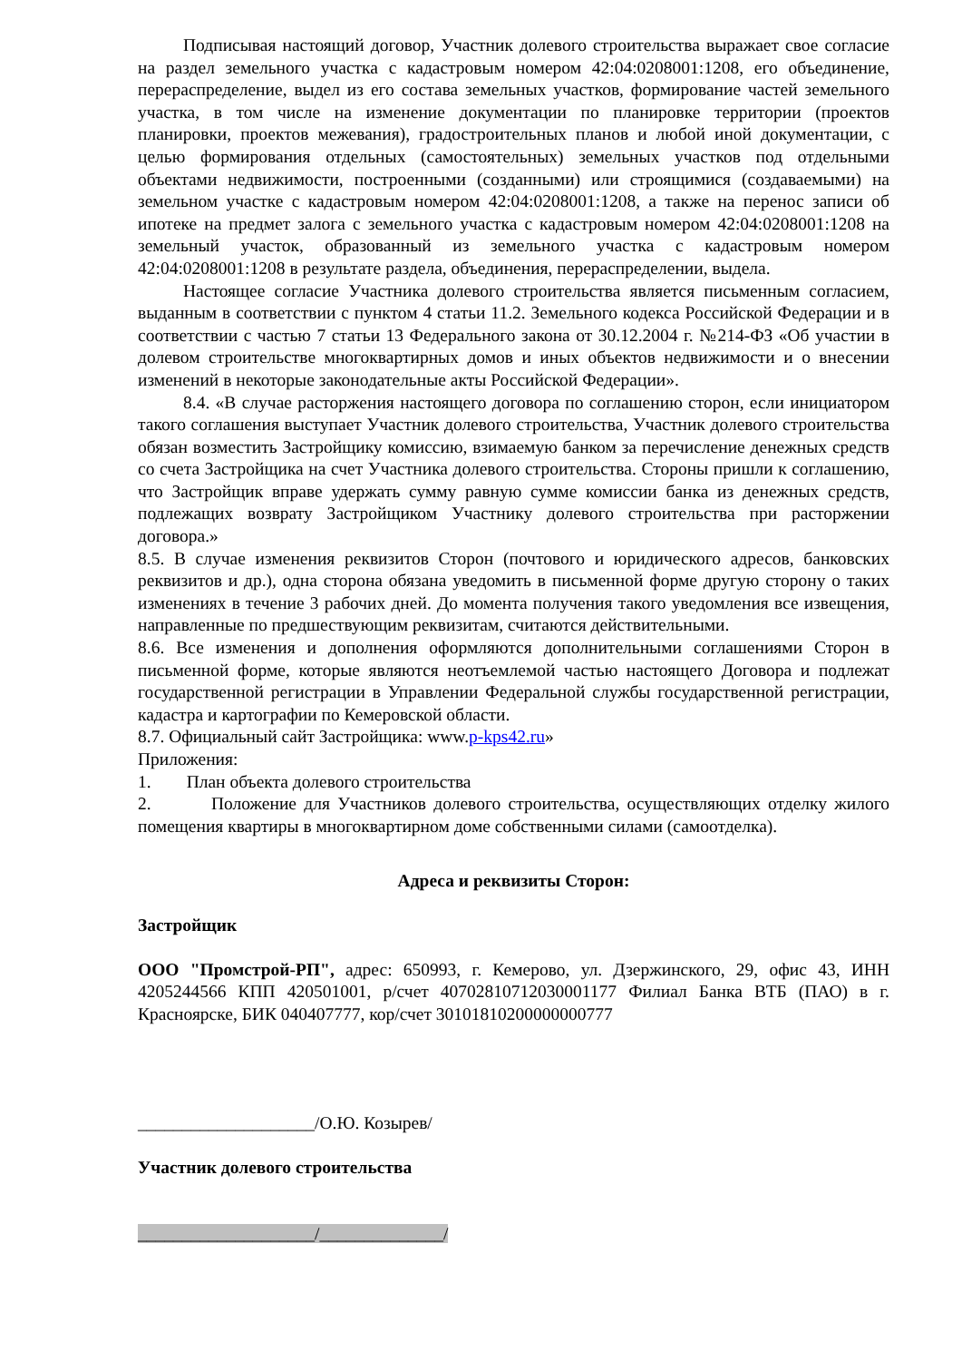Подписывая настоящий договор, Участник долевого строительства выражает свое согласие на раздел земельного участка с кадастровым номером 42:04:0208001:1208, его объединение, перераспределение, выдел из его состава земельных участков, формирование частей земельного участка, в том числе на изменение документации по планировке территории (проектов планировки, проектов межевания), градостроительных планов и любой иной документации, с целью формирования отдельных (самостоятельных) земельных участков под отдельными объектами недвижимости, построенными (созданными) или строящимися (создаваемыми) на земельном участке с кадастровым номером 42:04:0208001:1208, а также на перенос записи об ипотеке на предмет залога с земельного участка с кадастровым номером 42:04:0208001:1208 на земельный участок, образованный из земельного участка с кадастровым номером 42:04:0208001:1208 в результате раздела, объединения, перераспределении, выдела.
Настоящее согласие Участника долевого строительства является письменным согласием, выданным в соответствии с пунктом 4 статьи 11.2. Земельного кодекса Российской Федерации и в соответствии с частью 7 статьи 13 Федерального закона от 30.12.2004 г. №214-ФЗ «Об участии в долевом строительстве многоквартирных домов и иных объектов недвижимости и о внесении изменений в некоторые законодательные акты Российской Федерации».
8.4. «В случае расторжения настоящего договора по соглашению сторон, если инициатором такого соглашения выступает Участник долевого строительства, Участник долевого строительства обязан возместить Застройщику комиссию, взимаемую банком за перечисление денежных средств со счета Застройщика на счет Участника долевого строительства. Стороны пришли к соглашению, что Застройщик вправе удержать сумму равную сумме комиссии банка из денежных средств, подлежащих возврату Застройщиком Участнику долевого строительства при расторжении договора.»
8.5. В случае изменения реквизитов Сторон (почтового и юридического адресов, банковских реквизитов и др.), одна сторона обязана уведомить в письменной форме другую сторону о таких изменениях в течение 3 рабочих дней. До момента получения такого уведомления все извещения, направленные по предшествующим реквизитам, считаются действительными.
8.6. Все изменения и дополнения оформляются дополнительными соглашениями Сторон в письменной форме, которые являются неотъемлемой частью настоящего Договора и подлежат государственной регистрации в Управлении Федеральной службы государственной регистрации, кадастра и картографии по Кемеровской области.
8.7. Официальный сайт Застройщика: www.p-kps42.ru»
Приложения:
1. План объекта долевого строительства
2. Положение для Участников долевого строительства, осуществляющих отделку жилого помещения квартиры в многоквартирном доме собственными силами (самоотделка).
Адреса и реквизиты Сторон:
Застройщик
ООО "Промстрой-РП", адрес: 650993, г. Кемерово, ул. Дзержинского, 29, офис 43, ИНН 4205244566 КПП 420501001, р/счет 40702810712030001177 Филиал Банка ВТБ (ПАО) в г. Красноярске, БИК 040407777, кор/счет 30101810200000000777
____________________/О.Ю. Козырев/
Участник долевого строительства
____________________/______________/